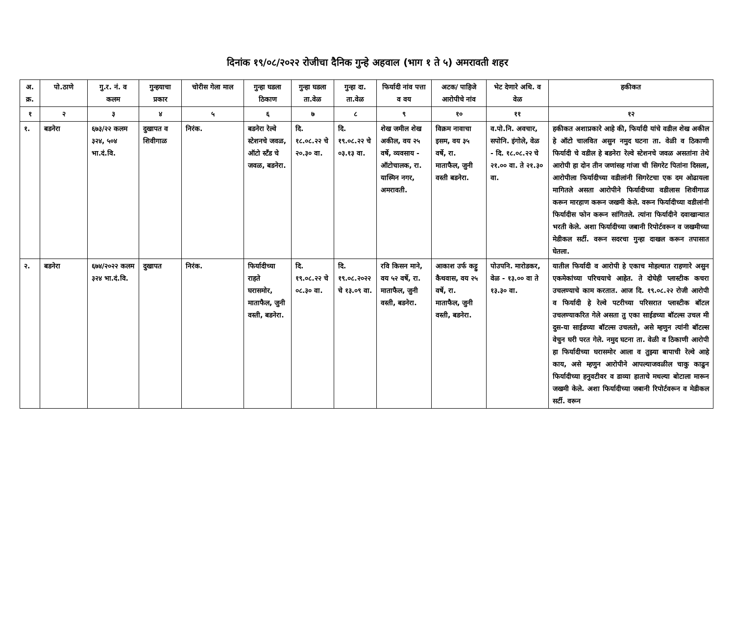दिनांक १९/०८/२०२२ रोजीचा दैनिक गुन्हे अहवाल (भाग १ ते ५) अमरावती शहर
| अ. क्र. | पो.ठाणे | गु.र. नं. व कलम | गुन्हयाचा प्रकार | चोरीस गेला माल | गुन्हा घडला ठिकाण | गुन्हा घडला ता.वेळ | गुन्हा दा. ता.वेळ | फिर्यादी नांव पत्ता व वय | अटक/ पाहिजे आरोपीचे नांव | भेट देणारे अधि. व वेळ | हकीकत |
| --- | --- | --- | --- | --- | --- | --- | --- | --- | --- | --- | --- |
| १ | २ | ३ | ४ | ५ | ६ | ७ | ८ | ९ | १० | ११ | १२ |
| १. | बडनेरा | ६७३/२२ कलम ३२४, ५०४ भा.दं.वि. | दुखापत व शिवीगाळ | निरंक. | बडनेरा रेल्वे स्टेशनचे जवळ, ऑटो स्टँड चे जवळ, बडनेरा. | दि. १८.०८.२२ चे २०.३० वा. | दि. १९.०८.२२ चे ०३.१३ वा. | शेख जमील शेख अकील, वय २५ वर्षे, व्यवसाय - ऑटोचालक, रा. यास्मिन नगर, अमरावती. | विक्रम नावाचा इसम, वय ३५ वर्षे, रा. माताफैल, जुनी वस्ती बडनेरा. | व.पो.नि. अवचार, सपोनि. इंगोले, वेळ - दि. १८.०८.२२ चे २१.०० वा. ते २१.३० वा. | हकीकत अशाप्रकारे आहे की, फिर्यादी यांचे वडील शेख अकील हे ऑटो चालवित असुन नमुद घटना ता. वेळी व ठिकाणी फिर्यादी चे वडील हे बडनेरा रेल्वे स्टेशनचे जवळ असतांना तेथे आरोपी हा दोन तीन जणांसह गांजा ची सिगरेट पितांना दिसला, आरोपीला फिर्यादीच्या वडीलांनी सिगरेटचा एक दम ओढायला मागितले असता आरोपीने फिर्यादीच्या वडीलास शिवीगाळ करून मारहाण करून जखमी केले. वरून फिर्यादीच्या वडीलांनी फिर्यादीस फोन करून सांगितले. त्यांना फिर्यादीने दवाखान्यात भरती केले. अशा फिर्यादीच्या जबानी रिपोर्टवरून व जखमीच्या मेडीकल सर्टी. वरून सदरचा गुन्हा दाखल करून तपासात घेतला. |
| २. | बडनेरा | ६७४/२०२२ कलम ३२४ भा.दं.वि. | दुखापत | निरंक. | फिर्यादीच्या राहते घरासमोर, माताफैल, जुनी वस्ती, बडनेरा. | दि. १९.०८.२२ चे ०८.३० वा. | दि. १९.०८.२०२२ चे १३.०९ वा. | रवि किसन माने, वय ५२ वर्षे, रा. माताफैल, जुनी वस्ती, बडनेरा. | आकाश उर्फ कट्टु कैथवास, वय २५ वर्षे, रा. माताफैल, जुनी वस्ती, बडनेरा. | पोउपनि. मारोडकर, वेळ - १३.०० वा ते १३.३० वा. | यातील फिर्यादी व आरोपी हे एकाच मोहल्यात राहणारे असुन एकमेकांच्या परिचयाचे आहेत. ते दोघेही प्लास्टीक कचरा उचलण्याचे काम करतात. आज दि. १९.०८.२२ रोजी आरोपी व फिर्यादी हे रेल्वे पटरीच्या परिसरात प्लास्टीक बॉटल उचलण्याकरित गेले असता तु एका साईडच्या बॉटल्स उचल मी दुस-या साईडच्या बॉटल्स उचलतो, असे म्हणुन त्यांनी बॉटल्स वेचुन घरी परत गेले. नमुद घटना ता. वेळी व ठिकाणी आरोपी हा फिर्यादीच्या घरासमोर आला व तुझ्या बापाची रेल्वे आहे काय, असे म्हणुन आरोपीने आपल्याजवळील चाकु काढुन फिर्यादीच्या हनुवटीवर व डाव्या हाताचे मधल्या बोटाला मारून जखमी केले. अशा फिर्यादीच्या जबानी रिपोर्टवरून व मेडीकल सर्टी. वरून |